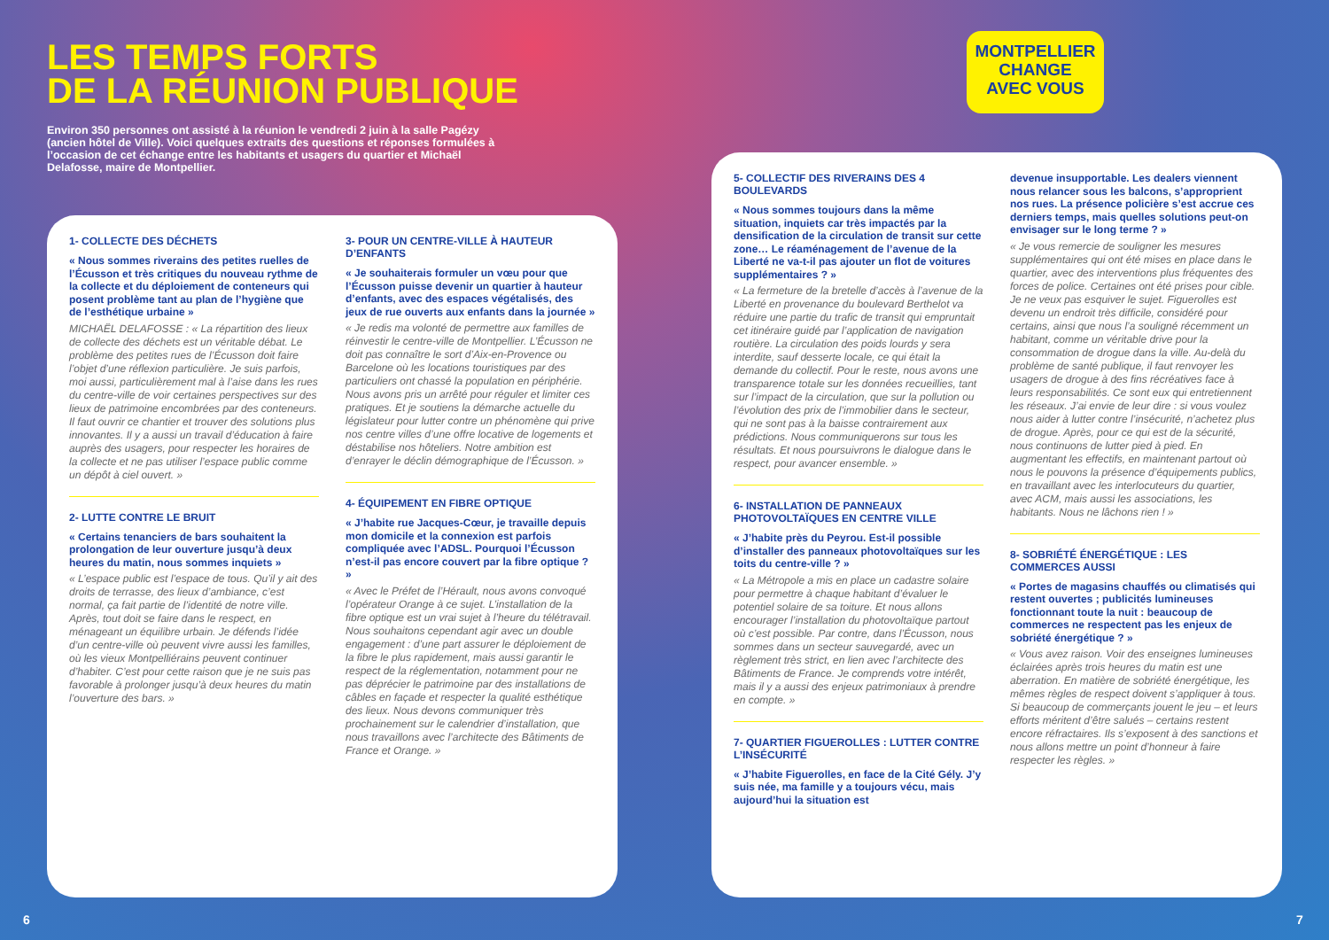LES TEMPS FORTS
DE LA RÉUNION PUBLIQUE
Environ 350 personnes ont assisté à la réunion le vendredi 2 juin à la salle Pagézy (ancien hôtel de Ville). Voici quelques extraits des questions et réponses formulées à l’occasion de cet échange entre les habitants et usagers du quartier et Michaël Delafosse, maire de Montpellier.
MONTPELLIER
CHANGE
AVEC VOUS
1- COLLECTE DES DÉCHETS
« Nous sommes riverains des petites ruelles de l’Écusson et très critiques du nouveau rythme de la collecte et du déploiement de conteneurs qui posent problème tant au plan de l’hygiène que de l’esthétique urbaine »
MICHAËL DELAFOSSE : « La répartition des lieux de collecte des déchets est un véritable débat. Le problème des petites rues de l’Écusson doit faire l’objet d’une réflexion particulière. Je suis parfois, moi aussi, particulièrement mal à l’aise dans les rues du centre-ville de voir certaines perspectives sur des lieux de patrimoine encombrées par des conteneurs. Il faut ouvrir ce chantier et trouver des solutions plus innovantes. Il y a aussi un travail d’éducation à faire auprès des usagers, pour respecter les horaires de la collecte et ne pas utiliser l’espace public comme un dépôt à ciel ouvert. »
2- LUTTE CONTRE LE BRUIT
« Certains tenanciers de bars souhaitent la prolongation de leur ouverture jusqu’à deux heures du matin, nous sommes inquiets »
« L’espace public est l’espace de tous. Qu’il y ait des droits de terrasse, des lieux d’ambiance, c’est normal, ça fait partie de l’identité de notre ville. Après, tout doit se faire dans le respect, en ménageant un équilibre urbain. Je défends l’idée d’un centre-ville où peuvent vivre aussi les familles, où les vieux Montpelliérains peuvent continuer d’habiter. C’est pour cette raison que je ne suis pas favorable à prolonger jusqu’à deux heures du matin l’ouverture des bars. »
3- POUR UN CENTRE-VILLE À HAUTEUR D’ENFANTS
« Je souhaiterais formuler un vœu pour que l’Écusson puisse devenir un quartier à hauteur d’enfants, avec des espaces végétalisés, des jeux de rue ouverts aux enfants dans la journée »
« Je redis ma volonté de permettre aux familles de réinvestir le centre-ville de Montpellier. L’Écusson ne doit pas connaître le sort d’Aix-en-Provence ou Barcelone où les locations touristiques par des particuliers ont chassé la population en périphérie. Nous avons pris un arrêté pour réguler et limiter ces pratiques. Et je soutiens la démarche actuelle du législateur pour lutter contre un phénomène qui prive nos centre villes d’une offre locative de logements et déstabilise nos hôteliers. Notre ambition est d’enrayer le déclin démographique de l’Écusson. »
4- ÉQUIPEMENT EN FIBRE OPTIQUE
« J’habite rue Jacques-Cœur, je travaille depuis mon domicile et la connexion est parfois compliquée avec l’ADSL. Pourquoi l’Écusson n’est-il pas encore couvert par la fibre optique ? »
« Avec le Préfet de l’Hérault, nous avons convoqué l’opérateur Orange à ce sujet. L’installation de la fibre optique est un vrai sujet à l’heure du télétravail. Nous souhaitons cependant agir avec un double engagement : d’une part assurer le déploiement de la fibre le plus rapidement, mais aussi garantir le respect de la réglementation, notamment pour ne pas déprécier le patrimoine par des installations de câbles en façade et respecter la qualité esthétique des lieux. Nous devons communiquer très prochainement sur le calendrier d’installation, que nous travaillons avec l’architecte des Bâtiments de France et Orange. »
5- COLLECTIF DES RIVERAINS DES 4 BOULEVARDS
« Nous sommes toujours dans la même situation, inquiets car très impactés par la densification de la circulation de transit sur cette zone… Le réaménagement de l’avenue de la Liberté ne va-t-il pas ajouter un flot de voitures supplémentaires ? »
« La fermeture de la bretelle d’accès à l’avenue de la Liberté en provenance du boulevard Berthelot va réduire une partie du trafic de transit qui empruntait cet itinéraire guidé par l’application de navigation routière. La circulation des poids lourds y sera interdite, sauf desserte locale, ce qui était la demande du collectif. Pour le reste, nous avons une transparence totale sur les données recueillies, tant sur l’impact de la circulation, que sur la pollution ou l’évolution des prix de l’immobilier dans le secteur, qui ne sont pas à la baisse contrairement aux prédictions. Nous communiquerons sur tous les résultats. Et nous poursuivrons le dialogue dans le respect, pour avancer ensemble. »
6- INSTALLATION DE PANNEAUX PHOTOVOLTAÏQUES EN CENTRE VILLE
« J’habite près du Peyrou. Est-il possible d’installer des panneaux photovoltaïques sur les toits du centre-ville ? »
« La Métropole a mis en place un cadastre solaire pour permettre à chaque habitant d’évaluer le potentiel solaire de sa toiture. Et nous allons encourager l’installation du photovoltaïque partout où c’est possible. Par contre, dans l’Écusson, nous sommes dans un secteur sauvegardé, avec un règlement très strict, en lien avec l’architecte des Bâtiments de France. Je comprends votre intérêt, mais il y a aussi des enjeux patrimoniaux à prendre en compte. »
7- QUARTIER FIGUEROLLES : LUTTER CONTRE L’INSÉCURITÉ
« J’habite Figuerolles, en face de la Cité Gély. J’y suis née, ma famille y a toujours vécu, mais aujourd’hui la situation est
devenue insupportable. Les dealers viennent nous relancer sous les balcons, s’approprient nos rues. La présence policière s’est accrue ces derniers temps, mais quelles solutions peut-on envisager sur le long terme ? »
« Je vous remercie de souligner les mesures supplémentaires qui ont été mises en place dans le quartier, avec des interventions plus fréquentes des forces de police. Certaines ont été prises pour cible. Je ne veux pas esquiver le sujet. Figuerolles est devenu un endroit très difficile, considéré pour certains, ainsi que nous l’a souligné récemment un habitant, comme un véritable drive pour la consommation de drogue dans la ville. Au-delà du problème de santé publique, il faut renvoyer les usagers de drogue à des fins récréatives face à leurs responsabilités. Ce sont eux qui entretiennent les réseaux. J’ai envie de leur dire : si vous voulez nous aider à lutter contre l’insécurité, n’achetez plus de drogue. Après, pour ce qui est de la sécurité, nous continuons de lutter pied à pied. En augmentant les effectifs, en maintenant partout où nous le pouvons la présence d’équipements publics, en travaillant avec les interlocuteurs du quartier, avec ACM, mais aussi les associations, les habitants. Nous ne lâchons rien ! »
8- SOBRIÉTÉ ÉNERGÉTIQUE : LES COMMERCES AUSSI
« Portes de magasins chauffés ou climatisés qui restent ouvertes ; publicités lumineuses fonctionnant toute la nuit : beaucoup de commerces ne respectent pas les enjeux de sobriété énergétique ? »
« Vous avez raison. Voir des enseignes lumineuses éclairées après trois heures du matin est une aberration. En matière de sobriété énergétique, les mêmes règles de respect doivent s’appliquer à tous. Si beaucoup de commerçants jouent le jeu – et leurs efforts méritent d’être salués – certains restent encore réfractaires. Ils s’exposent à des sanctions et nous allons mettre un point d’honneur à faire respecter les règles. »
6 7